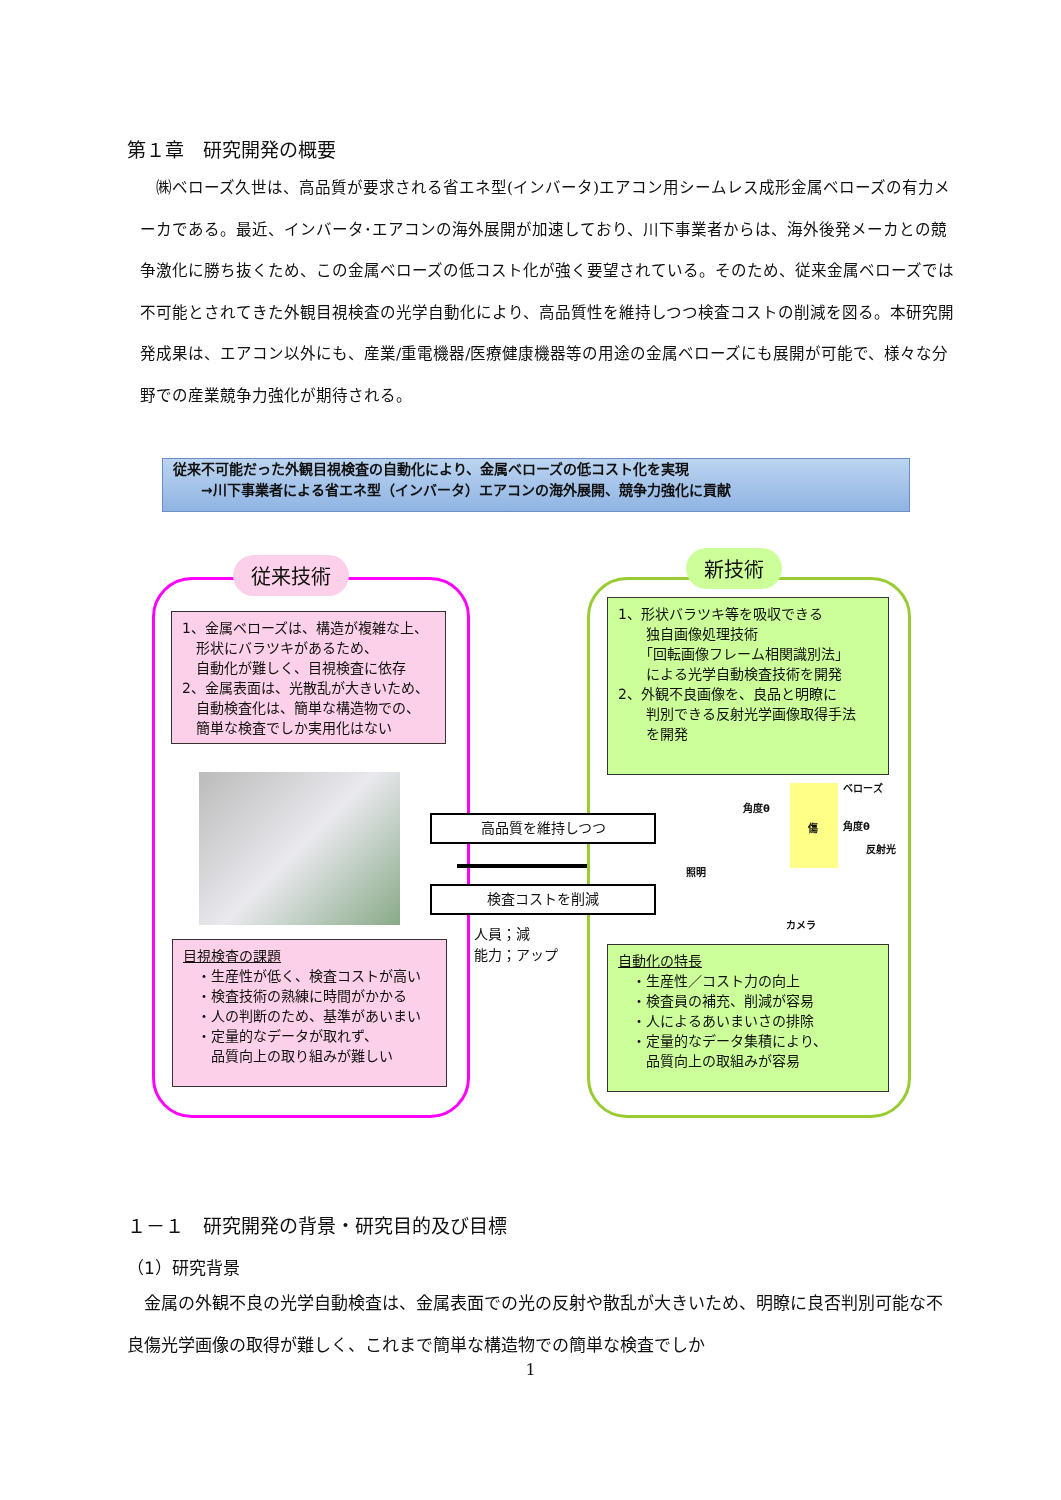第１章　研究開発の概要
　㈱ベローズ久世は、高品質が要求される省エネ型(インバータ)エアコン用シームレス成形金属ベローズの有力メーカである。最近、インバータ･エアコンの海外展開が加速しており、川下事業者からは、海外後発メーカとの競争激化に勝ち抜くため、この金属ベローズの低コスト化が強く要望されている。そのため、従来金属ベローズでは不可能とされてきた外観目視検査の光学自動化により、高品質性を維持しつつ検査コストの削減を図る。本研究開発成果は、エアコン以外にも、産業/重電機器/医療健康機器等の用途の金属ベローズにも展開が可能で、様々な分野での産業競争力強化が期待される。
従来不可能だった外観目視検査の自動化により、金属ベローズの低コスト化を実現
　　→川下事業者による省エネ型（インバータ）エアコンの海外展開、競争力強化に貢献
従来技術 新技術
1、金属ベローズは、構造が複雑な上、
　形状にバラツキがあるため、
　自動化が難しく、目視検査に依存
2、金属表面は、光散乱が大きいため、
　自動検査化は、簡単な構造物での、
　簡単な検査でしか実用化はない
目視検査の課題
　・生産性が低く、検査コストが高い
　・検査技術の熟練に時間がかかる
　・人の判断のため、基準があいまい
　・定量的なデータが取れず、
　　品質向上の取り組みが難しい
1、形状バラツキ等を吸収できる
　　独自画像処理技術
　　「回転画像フレーム相関識別法」
　　による光学自動検査技術を開発
2、外観不良画像を、良品と明瞭に
　　判別できる反射光学画像取得手法
　　を開発
高品質を維持しつつ
検査コストを削減
人員；減
能力；アップ
ベローズ
角度θ
傷 角度θ
反射光
照明
カメラ
自動化の特長
　・生産性／コスト力の向上
　・検査員の補充、削減が容易
　・人によるあいまいさの排除
　・定量的なデータ集積により、
　　品質向上の取組みが容易
１－１　研究開発の背景・研究目的及び目標
（1）研究背景
　金属の外観不良の光学自動検査は、金属表面での光の反射や散乱が大きいため、明瞭に良否判別可能な不良傷光学画像の取得が難しく、これまで簡単な構造物での簡単な検査でしか
1